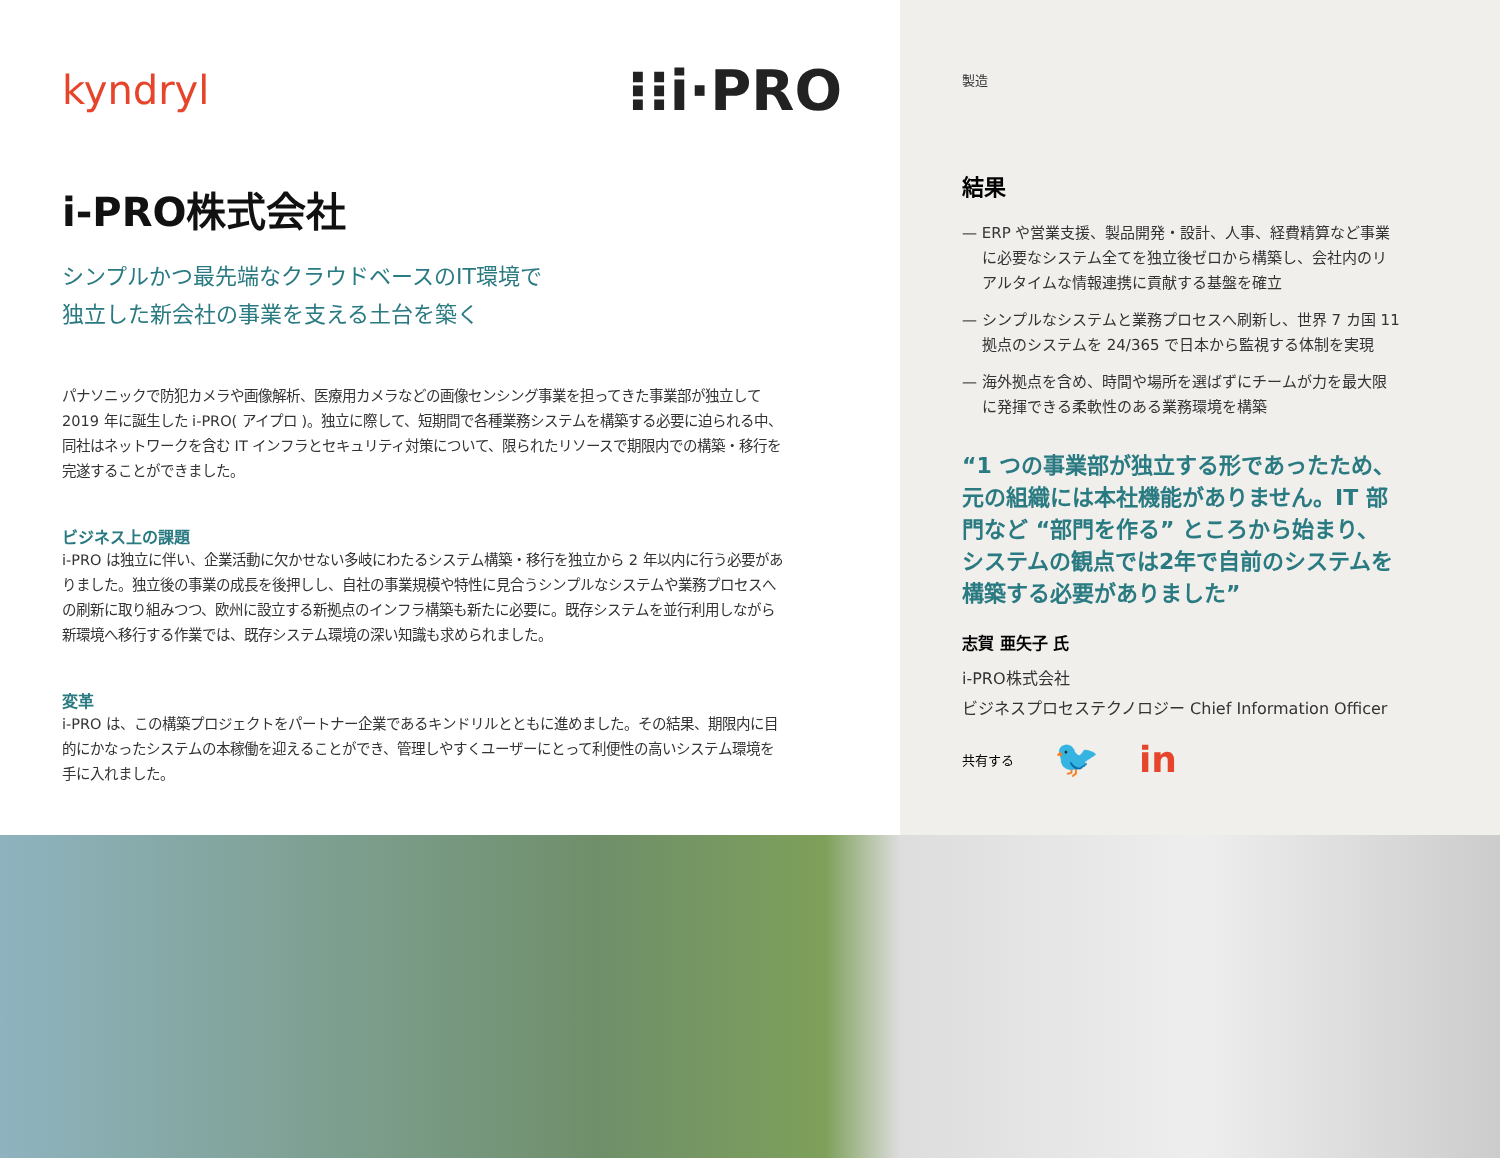kyndryl ⁝⁝i·PRO
i-PRO株式会社
シンプルかつ最先端なクラウドベースのIT環境で
独立した新会社の事業を支える土台を築く
パナソニックで防犯カメラや画像解析、医療用カメラなどの画像センシング事業を担ってきた事業部が独立して 2019 年に誕生した i-PRO( アイプロ )。独立に際して、短期間で各種業務システムを構築する必要に迫られる中、同社はネットワークを含む IT インフラとセキュリティ対策について、限られたリソースで期限内での構築・移行を完遂することができました。
ビジネス上の課題
i-PRO は独立に伴い、企業活動に欠かせない多岐にわたるシステム構築・移行を独立から 2 年以内に行う必要がありました。独立後の事業の成長を後押しし、自社の事業規模や特性に見合うシンプルなシステムや業務プロセスへの刷新に取り組みつつ、欧州に設立する新拠点のインフラ構築も新たに必要に。既存システムを並行利用しながら新環境へ移行する作業では、既存システム環境の深い知識も求められました。
変革
i-PRO は、この構築プロジェクトをパートナー企業であるキンドリルとともに進めました。その結果、期限内に目的にかなったシステムの本稼働を迎えることができ、管理しやすくユーザーにとって利便性の高いシステム環境を手に入れました。
製造
結果
— ERP や営業支援、製品開発・設計、人事、経費精算など事業に必要なシステム全てを独立後ゼロから構築し、会社内のリアルタイムな情報連携に貢献する基盤を確立
— シンプルなシステムと業務プロセスへ刷新し、世界 7 カ国 11 拠点のシステムを 24/365 で日本から監視する体制を実現
— 海外拠点を含め、時間や場所を選ばずにチームが力を最大限に発揮できる柔軟性のある業務環境を構築
“1 つの事業部が独立する形であったため、元の組織には本社機能がありません。IT 部門など “部門を作る” ところから始まり、システムの観点では2年で自前のシステムを構築する必要がありました”
志賀 亜矢子 氏
i-PRO株式会社
ビジネスプロセステクノロジー Chief Information Officer
共有する 🐦 in